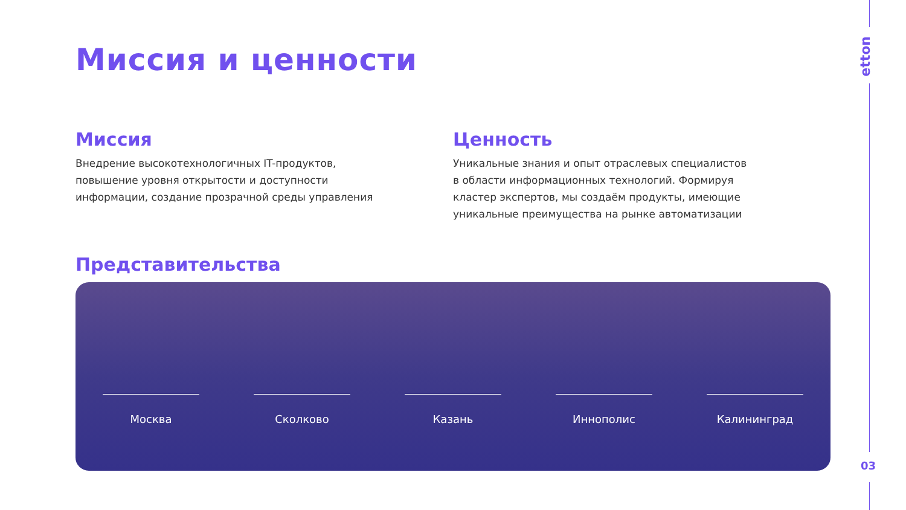etton
Миссия и ценности
Миссия
Внедрение высокотехнологичных IT-продуктов,
повышение уровня открытости и доступности
информации, создание прозрачной среды управления
Ценность
Уникальные знания и опыт отраслевых специалистов
в области информационных технологий. Формируя
кластер экспертов, мы создаём продукты, имеющие
уникальные преимущества на рынке автоматизации
Представительства
Москва
Сколково
Казань
Иннополис
Калининград
03